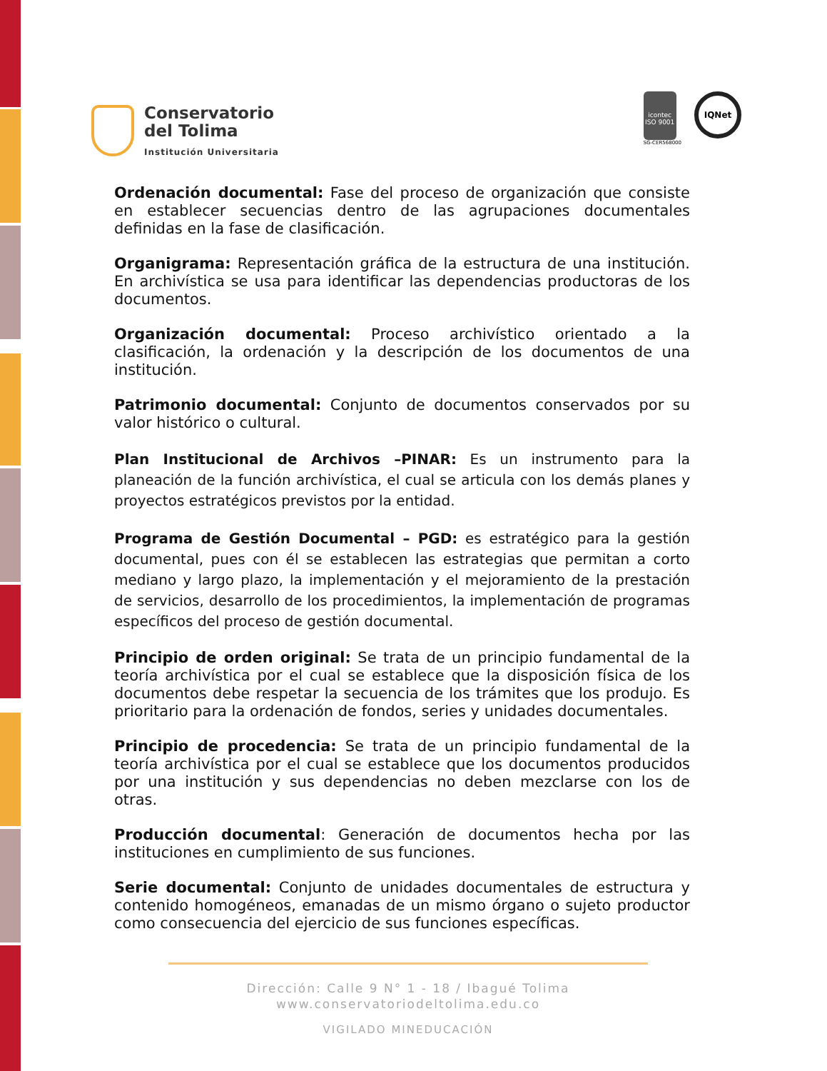Conservatorio
del Tolima
Institución Universitaria
icontec
ISO 9001
SG-CER568000
IQNet
Ordenación documental: Fase del proceso de organización que consiste en establecer secuencias dentro de las agrupaciones documentales definidas en la fase de clasificación.
Organigrama: Representación gráfica de la estructura de una institución. En archivística se usa para identificar las dependencias productoras de los documentos.
Organización documental: Proceso archivístico orientado a la clasificación, la ordenación y la descripción de los documentos de una institución.
Patrimonio documental: Conjunto de documentos conservados por su valor histórico o cultural.
Plan Institucional de Archivos –PINAR: Es un instrumento para la planeación de la función archivística, el cual se articula con los demás planes y proyectos estratégicos previstos por la entidad.
Programa de Gestión Documental – PGD: es estratégico para la gestión documental, pues con él se establecen las estrategias que permitan a corto mediano y largo plazo, la implementación y el mejoramiento de la prestación de servicios, desarrollo de los procedimientos, la implementación de programas específicos del proceso de gestión documental.
Principio de orden original: Se trata de un principio fundamental de la teoría archivística por el cual se establece que la disposición física de los documentos debe respetar la secuencia de los trámites que los produjo. Es prioritario para la ordenación de fondos, series y unidades documentales.
Principio de procedencia: Se trata de un principio fundamental de la teoría archivística por el cual se establece que los documentos producidos por una institución y sus dependencias no deben mezclarse con los de otras.
Producción documental: Generación de documentos hecha por las instituciones en cumplimiento de sus funciones.
Serie documental: Conjunto de unidades documentales de estructura y contenido homogéneos, emanadas de un mismo órgano o sujeto productor como consecuencia del ejercicio de sus funciones específicas.
Dirección: Calle 9 N° 1 - 18 / Ibagué Tolima
www.conservatoriodeltolima.edu.co
VIGILADO MINEDUCACIÓN